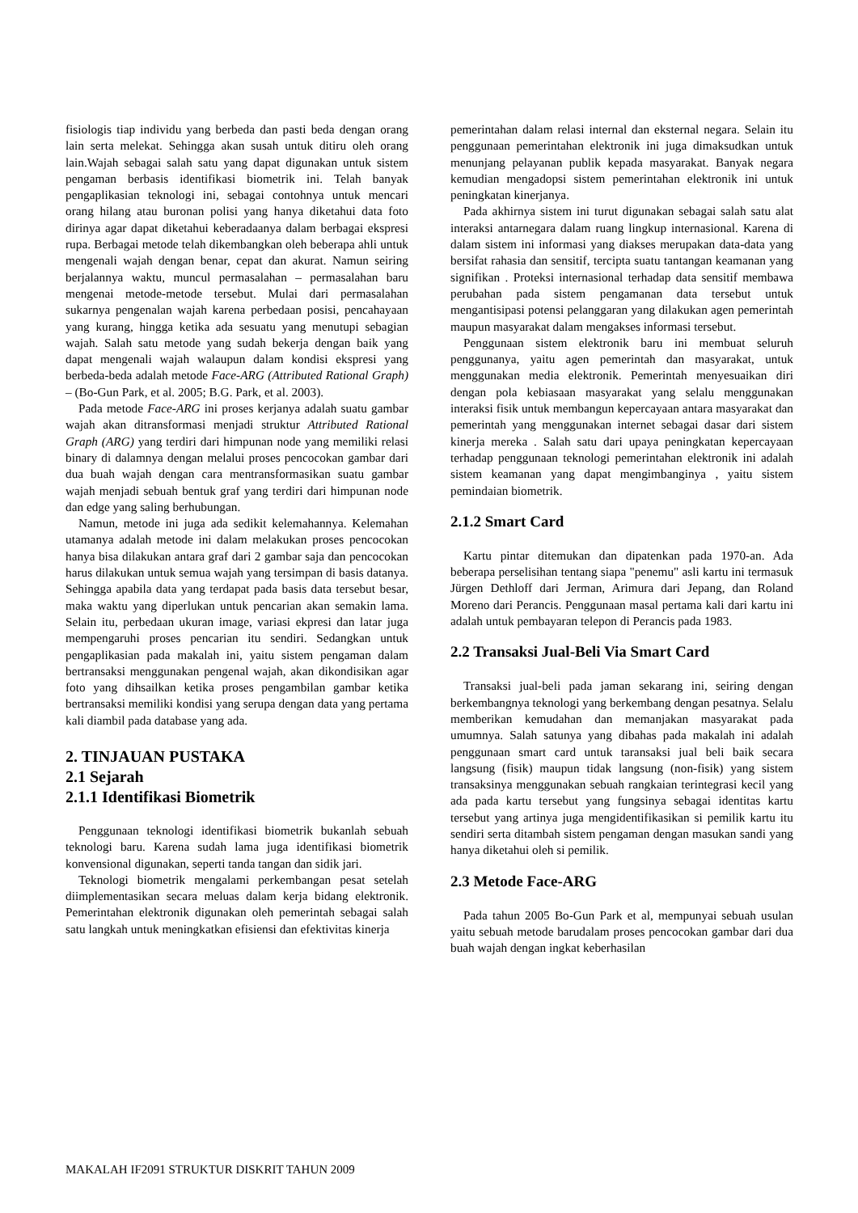fisiologis tiap individu yang berbeda dan pasti beda dengan orang lain serta melekat. Sehingga akan susah untuk ditiru oleh orang lain.Wajah sebagai salah satu yang dapat digunakan untuk sistem pengaman berbasis identifikasi biometrik ini. Telah banyak pengaplikasian teknologi ini, sebagai contohnya untuk mencari orang hilang atau buronan polisi yang hanya diketahui data foto dirinya agar dapat diketahui keberadaanya dalam berbagai ekspresi rupa. Berbagai metode telah dikembangkan oleh beberapa ahli untuk mengenali wajah dengan benar, cepat dan akurat. Namun seiring berjalannya waktu, muncul permasalahan – permasalahan baru mengenai metode-metode tersebut. Mulai dari permasalahan sukarnya pengenalan wajah karena perbedaan posisi, pencahayaan yang kurang, hingga ketika ada sesuatu yang menutupi sebagian wajah. Salah satu metode yang sudah bekerja dengan baik yang dapat mengenali wajah walaupun dalam kondisi ekspresi yang berbeda-beda adalah metode Face-ARG (Attributed Rational Graph) – (Bo-Gun Park, et al. 2005; B.G. Park, et al. 2003).
Pada metode Face-ARG ini proses kerjanya adalah suatu gambar wajah akan ditransformasi menjadi struktur Attributed Rational Graph (ARG) yang terdiri dari himpunan node yang memiliki relasi binary di dalamnya dengan melalui proses pencocokan gambar dari dua buah wajah dengan cara mentransformasikan suatu gambar wajah menjadi sebuah bentuk graf yang terdiri dari himpunan node dan edge yang saling berhubungan.
Namun, metode ini juga ada sedikit kelemahannya. Kelemahan utamanya adalah metode ini dalam melakukan proses pencocokan hanya bisa dilakukan antara graf dari 2 gambar saja dan pencocokan harus dilakukan untuk semua wajah yang tersimpan di basis datanya. Sehingga apabila data yang terdapat pada basis data tersebut besar, maka waktu yang diperlukan untuk pencarian akan semakin lama. Selain itu, perbedaan ukuran image, variasi ekpresi dan latar juga mempengaruhi proses pencarian itu sendiri. Sedangkan untuk pengaplikasian pada makalah ini, yaitu sistem pengaman dalam bertransaksi menggunakan pengenal wajah, akan dikondisikan agar foto yang dihsailkan ketika proses pengambilan gambar ketika bertransaksi memiliki kondisi yang serupa dengan data yang pertama kali diambil pada database yang ada.
2. TINJAUAN PUSTAKA
2.1 Sejarah
2.1.1 Identifikasi Biometrik
Penggunaan teknologi identifikasi biometrik bukanlah sebuah teknologi baru. Karena sudah lama juga identifikasi biometrik konvensional digunakan, seperti tanda tangan dan sidik jari.
Teknologi biometrik mengalami perkembangan pesat setelah diimplementasikan secara meluas dalam kerja bidang elektronik. Pemerintahan elektronik digunakan oleh pemerintah sebagai salah satu langkah untuk meningkatkan efisiensi dan efektivitas kinerja
pemerintahan dalam relasi internal dan eksternal negara. Selain itu penggunaan pemerintahan elektronik ini juga dimaksudkan untuk menunjang pelayanan publik kepada masyarakat. Banyak negara kemudian mengadopsi sistem pemerintahan elektronik ini untuk peningkatan kinerjanya.
Pada akhirnya sistem ini turut digunakan sebagai salah satu alat interaksi antarnegara dalam ruang lingkup internasional. Karena di dalam sistem ini informasi yang diakses merupakan data-data yang bersifat rahasia dan sensitif, tercipta suatu tantangan keamanan yang signifikan . Proteksi internasional terhadap data sensitif membawa perubahan pada sistem pengamanan data tersebut untuk mengantisipasi potensi pelanggaran yang dilakukan agen pemerintah maupun masyarakat dalam mengakses informasi tersebut.
Penggunaan sistem elektronik baru ini membuat seluruh penggunanya, yaitu agen pemerintah dan masyarakat, untuk menggunakan media elektronik. Pemerintah menyesuaikan diri dengan pola kebiasaan masyarakat yang selalu menggunakan interaksi fisik untuk membangun kepercayaan antara masyarakat dan pemerintah yang menggunakan internet sebagai dasar dari sistem kinerja mereka . Salah satu dari upaya peningkatan kepercayaan terhadap penggunaan teknologi pemerintahan elektronik ini adalah sistem keamanan yang dapat mengimbanginya , yaitu sistem pemindaian biometrik.
2.1.2 Smart Card
Kartu pintar ditemukan dan dipatenkan pada 1970-an. Ada beberapa perselisihan tentang siapa "penemu" asli kartu ini termasuk Jürgen Dethloff dari Jerman, Arimura dari Jepang, dan Roland Moreno dari Perancis. Penggunaan masal pertama kali dari kartu ini adalah untuk pembayaran telepon di Perancis pada 1983.
2.2 Transaksi Jual-Beli Via Smart Card
Transaksi jual-beli pada jaman sekarang ini, seiring dengan berkembangnya teknologi yang berkembang dengan pesatnya. Selalu memberikan kemudahan dan memanjakan masyarakat pada umumnya. Salah satunya yang dibahas pada makalah ini adalah penggunaan smart card untuk taransaksi jual beli baik secara langsung (fisik) maupun tidak langsung (non-fisik) yang sistem transaksinya menggunakan sebuah rangkaian terintegrasi kecil yang ada pada kartu tersebut yang fungsinya sebagai identitas kartu tersebut yang artinya juga mengidentifikasikan si pemilik kartu itu sendiri serta ditambah sistem pengaman dengan masukan sandi yang hanya diketahui oleh si pemilik.
2.3 Metode Face-ARG
Pada tahun 2005 Bo-Gun Park et al, mempunyai sebuah usulan yaitu sebuah metode barudalam proses pencocokan gambar dari dua buah wajah dengan ingkat keberhasilan
MAKALAH IF2091 STRUKTUR DISKRIT TAHUN 2009